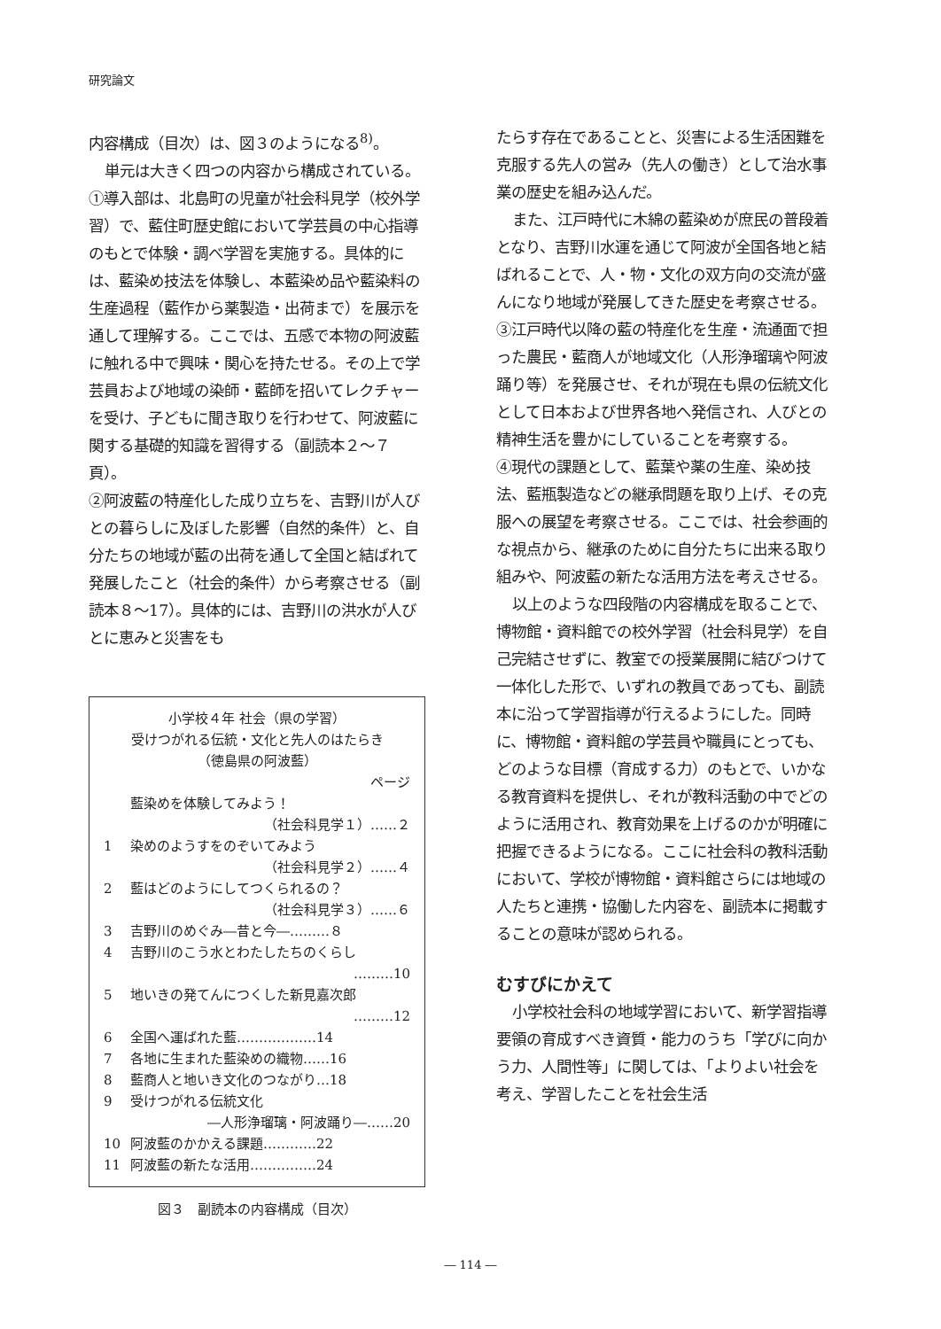研究論文
内容構成（目次）は、図３のようになる<sup>8)</sup>。
単元は大きく四つの内容から構成されている。①導入部は、北島町の児童が社会科見学（校外学習）で、藍住町歴史館において学芸員の中心指導のもとで体験・調べ学習を実施する。具体的には、藍染め技法を体験し、本藍染め品や藍染料の生産過程（藍作から薬製造・出荷まで）を展示を通して理解する。ここでは、五感で本物の阿波藍に触れる中で興味・関心を持たせる。その上で学芸員および地域の染師・藍師を招いてレクチャーを受け、子どもに聞き取りを行わせて、阿波藍に関する基礎的知識を習得する（副読本２～７頁）。
②阿波藍の特産化した成り立ちを、吉野川が人びとの暮らしに及ぼした影響（自然的条件）と、自分たちの地域が藍の出荷を通して全国と結ばれて発展したこと（社会的条件）から考察させる（副読本８～17）。具体的には、吉野川の洪水が人びとに恵みと災害をも
小学校４年 社会（県の学習）
受けつがれる伝統・文化と先人のはたらき
（徳島県の阿波藍）
ページ
藍染めを体験してみよう！
（社会科見学１）……２
1 染めのようすをのぞいてみよう
（社会科見学２）……４
2 藍はどのようにしてつくられるの？
（社会科見学３）……６
3 吉野川のめぐみ―昔と今―………８
4 吉野川のこう水とわたしたちのくらし
………10
5 地いきの発てんにつくした新見嘉次郎
………12
6 全国へ運ばれた藍………………14
7 各地に生まれた藍染めの織物……16
8 藍商人と地いき文化のつながり…18
9 受けつがれる伝統文化
―人形浄瑠璃・阿波踊り―……20
10 阿波藍のかかえる課題…………22
11 阿波藍の新たな活用……………24
図３　副読本の内容構成（目次）
たらす存在であることと、災害による生活困難を克服する先人の営み（先人の働き）として治水事業の歴史を組み込んだ。
また、江戸時代に木綿の藍染めが庶民の普段着となり、吉野川水運を通じて阿波が全国各地と結ばれることで、人・物・文化の双方向の交流が盛んになり地域が発展してきた歴史を考察させる。
③江戸時代以降の藍の特産化を生産・流通面で担った農民・藍商人が地域文化（人形浄瑠璃や阿波踊り等）を発展させ、それが現在も県の伝統文化として日本および世界各地へ発信され、人びとの精神生活を豊かにしていることを考察する。
④現代の課題として、藍葉や薬の生産、染め技法、藍瓶製造などの継承問題を取り上げ、その克服への展望を考察させる。ここでは、社会参画的な視点から、継承のために自分たちに出来る取り組みや、阿波藍の新たな活用方法を考えさせる。
以上のような四段階の内容構成を取ることで、博物館・資料館での校外学習（社会科見学）を自己完結させずに、教室での授業展開に結びつけて一体化した形で、いずれの教員であっても、副読本に沿って学習指導が行えるようにした。同時に、博物館・資料館の学芸員や職員にとっても、どのような目標（育成する力）のもとで、いかなる教育資料を提供し、それが教科活動の中でどのように活用され、教育効果を上げるのかが明確に把握できるようになる。ここに社会科の教科活動において、学校が博物館・資料館さらには地域の人たちと連携・協働した内容を、副読本に掲載することの意味が認められる。
むすびにかえて
小学校社会科の地域学習において、新学習指導要領の育成すべき資質・能力のうち「学びに向かう力、人間性等」に関しては、「よりよい社会を考え、学習したことを社会生活
― 114 ―